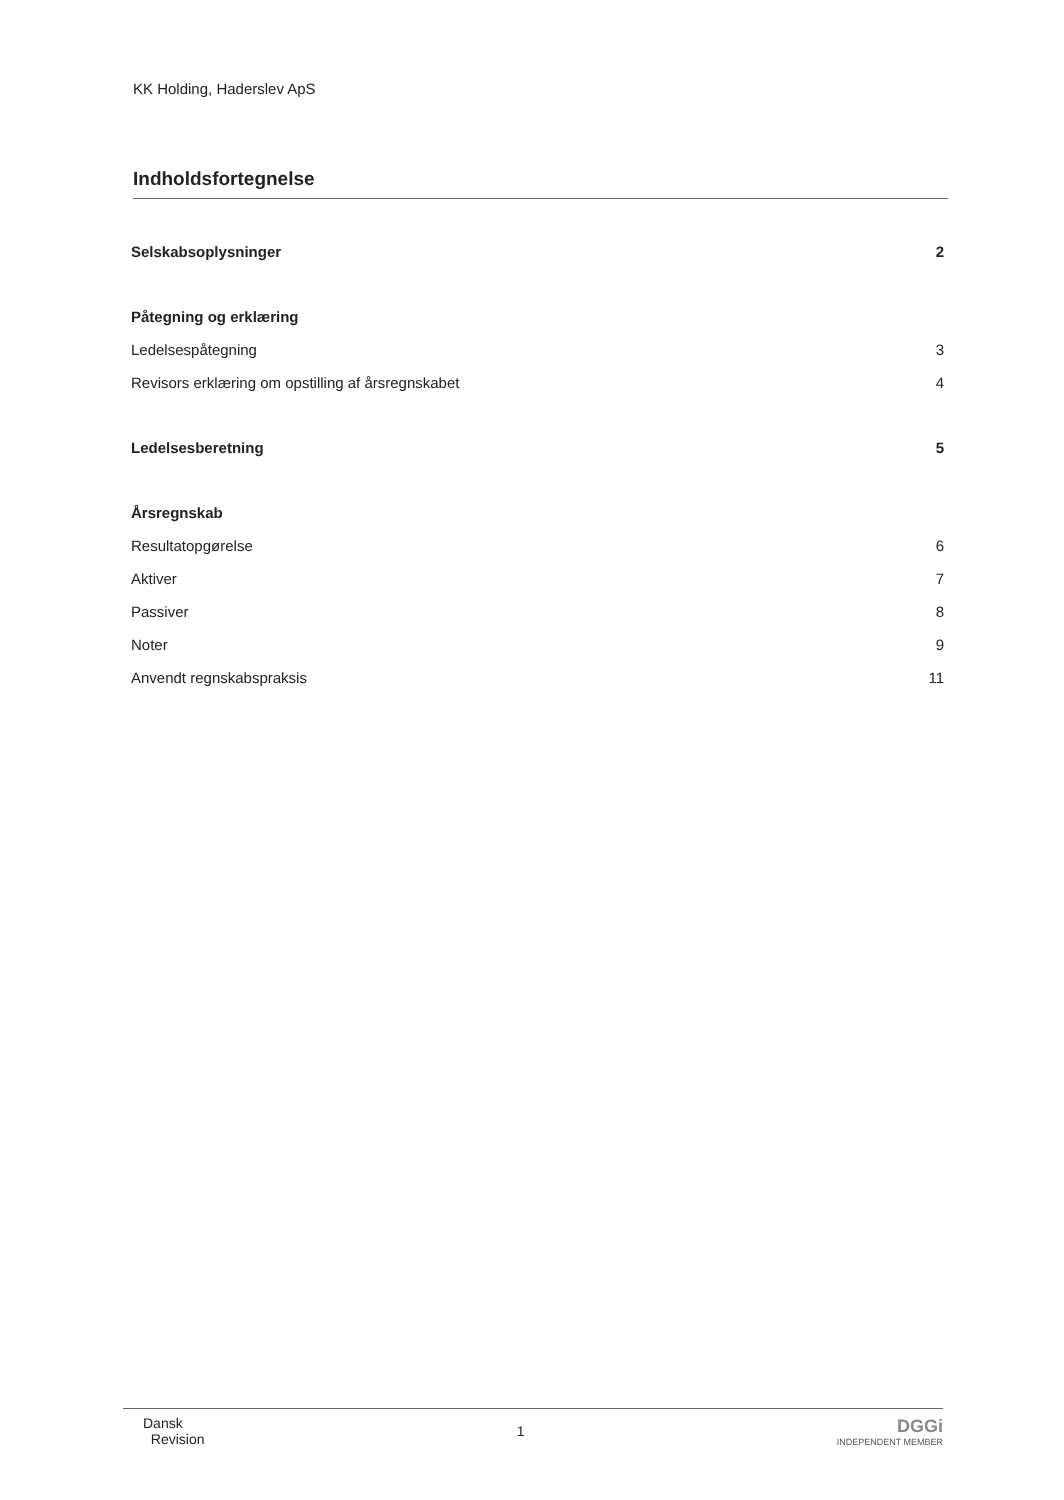KK Holding, Haderslev ApS
Indholdsfortegnelse
Selskabsoplysninger 2
Påtegning og erklæring
Ledelsespåtegning 3
Revisors erklæring om opstilling af årsregnskabet 4
Ledelsesberetning 5
Årsregnskab
Resultatopgørelse 6
Aktiver 7
Passiver 8
Noter 9
Anvendt regnskabspraksis 11
Dansk
Revision
1
DGGi
INDEPENDENT MEMBER